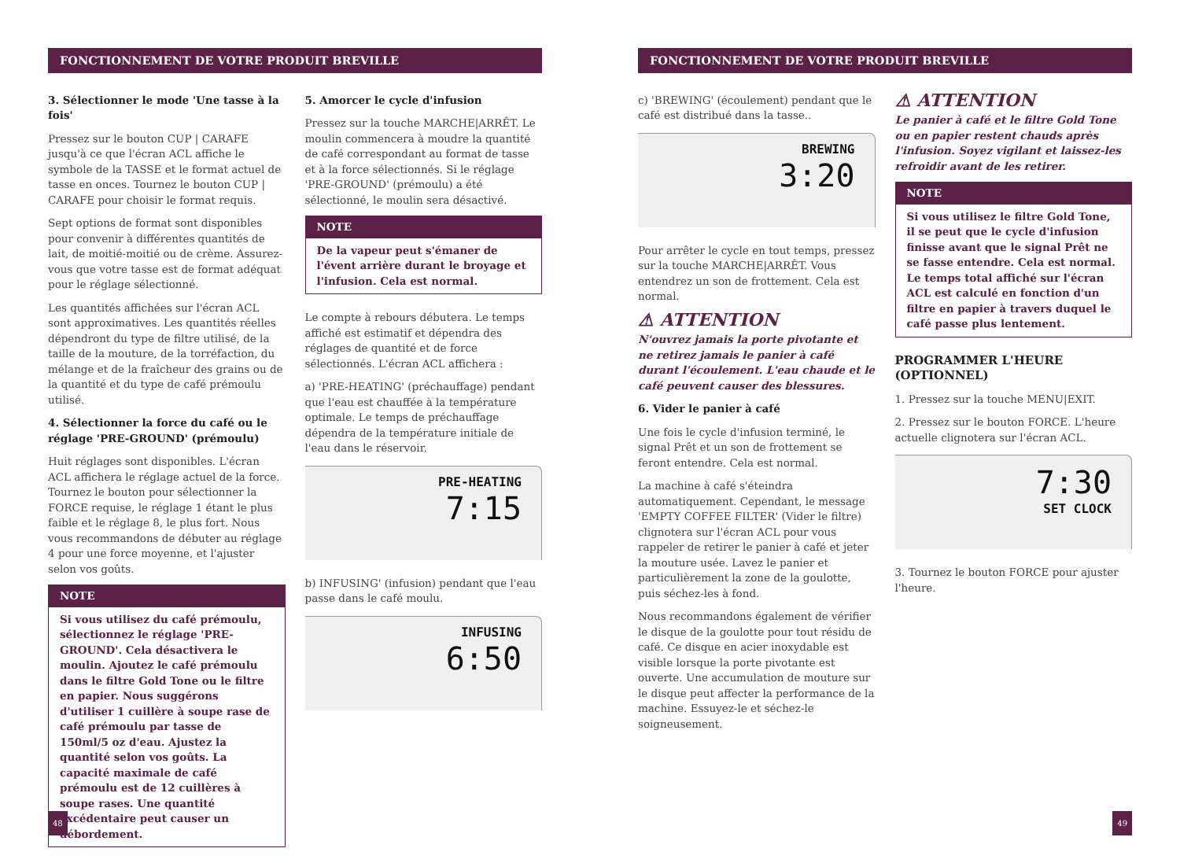FONCTIONNEMENT DE VOTRE PRODUIT BREVILLE
3. Sélectionner le mode 'Une tasse à la fois'
Pressez sur le bouton CUP | CARAFE jusqu'à ce que l'écran ACL affiche le symbole de la TASSE et le format actuel de tasse en onces. Tournez le bouton CUP | CARAFE pour choisir le format requis.
Sept options de format sont disponibles pour convenir à différentes quantités de lait, de moitié-moitié ou de crème. Assurez-vous que votre tasse est de format adéquat pour le réglage sélectionné.
Les quantités affichées sur l'écran ACL sont approximatives. Les quantités réelles dépendront du type de filtre utilisé, de la taille de la mouture, de la torréfaction, du mélange et de la fraîcheur des grains ou de la quantité et du type de café prémoulu utilisé.
4. Sélectionner la force du café ou le réglage 'PRE-GROUND' (prémoulu)
Huit réglages sont disponibles. L'écran ACL affichera le réglage actuel de la force. Tournez le bouton pour sélectionner la FORCE requise, le réglage 1 étant le plus faible et le réglage 8, le plus fort. Nous vous recommandons de débuter au réglage 4 pour une force moyenne, et l'ajuster selon vos goûts.
NOTE
Si vous utilisez du café prémoulu, sélectionnez le réglage 'PRE-GROUND'. Cela désactivera le moulin. Ajoutez le café prémoulu dans le filtre Gold Tone ou le filtre en papier. Nous suggérons d'utiliser 1 cuillère à soupe rase de café prémoulu par tasse de 150ml/5 oz d'eau. Ajustez la quantité selon vos goûts. La capacité maximale de café prémoulu est de 12 cuillères à soupe rases. Une quantité excédentaire peut causer un débordement.
5. Amorcer le cycle d'infusion
Pressez sur la touche MARCHE|ARRÊT. Le moulin commencera à moudre la quantité de café correspondant au format de tasse et à la force sélectionnés. Si le réglage 'PRE-GROUND' (prémoulu) a été sélectionné, le moulin sera désactivé.
NOTE
De la vapeur peut s'émaner de l'évent arrière durant le broyage et l'infusion. Cela est normal.
Le compte à rebours débutera. Le temps affiché est estimatif et dépendra des réglages de quantité et de force sélectionnés. L'écran ACL affichera :
a) 'PRE-HEATING' (préchauffage) pendant que l'eau est chauffée à la température optimale. Le temps de préchauffage dépendra de la température initiale de l'eau dans le réservoir.
PRE-HEATING
7:15
b) INFUSING' (infusion) pendant que l'eau passe dans le café moulu.
INFUSING
6:50
48
FONCTIONNEMENT DE VOTRE PRODUIT BREVILLE
c) 'BREWING' (écoulement) pendant que le café est distribué dans la tasse..
BREWING
3:20
Pour arrêter le cycle en tout temps, pressez sur la touche MARCHE|ARRÊT. Vous entendrez un son de frottement. Cela est normal.
⚠ ATTENTION
N'ouvrez jamais la porte pivotante et ne retirez jamais le panier à café durant l'écoulement. L'eau chaude et le café peuvent causer des blessures.
6. Vider le panier à café
Une fois le cycle d'infusion terminé, le signal Prêt et un son de frottement se feront entendre. Cela est normal.
La machine à café s'éteindra automatiquement. Cependant, le message 'EMPTY COFFEE FILTER' (Vider le filtre) clignotera sur l'écran ACL pour vous rappeler de retirer le panier à café et jeter la mouture usée. Lavez le panier et particulièrement la zone de la goulotte, puis séchez-les à fond.
Nous recommandons également de vérifier le disque de la goulotte pour tout résidu de café. Ce disque en acier inoxydable est visible lorsque la porte pivotante est ouverte. Une accumulation de mouture sur le disque peut affecter la performance de la machine. Essuyez-le et séchez-le soigneusement.
⚠ ATTENTION
Le panier à café et le filtre Gold Tone ou en papier restent chauds après l'infusion. Soyez vigilant et laissez-les refroidir avant de les retirer.
NOTE
Si vous utilisez le filtre Gold Tone, il se peut que le cycle d'infusion finisse avant que le signal Prêt ne se fasse entendre. Cela est normal. Le temps total affiché sur l'écran ACL est calculé en fonction d'un filtre en papier à travers duquel le café passe plus lentement.
PROGRAMMER L'HEURE (OPTIONNEL)
1. Pressez sur la touche MENU|EXIT.
2. Pressez sur le bouton FORCE. L'heure actuelle clignotera sur l'écran ACL.
7:30
SET CLOCK
3. Tournez le bouton FORCE pour ajuster l'heure.
49